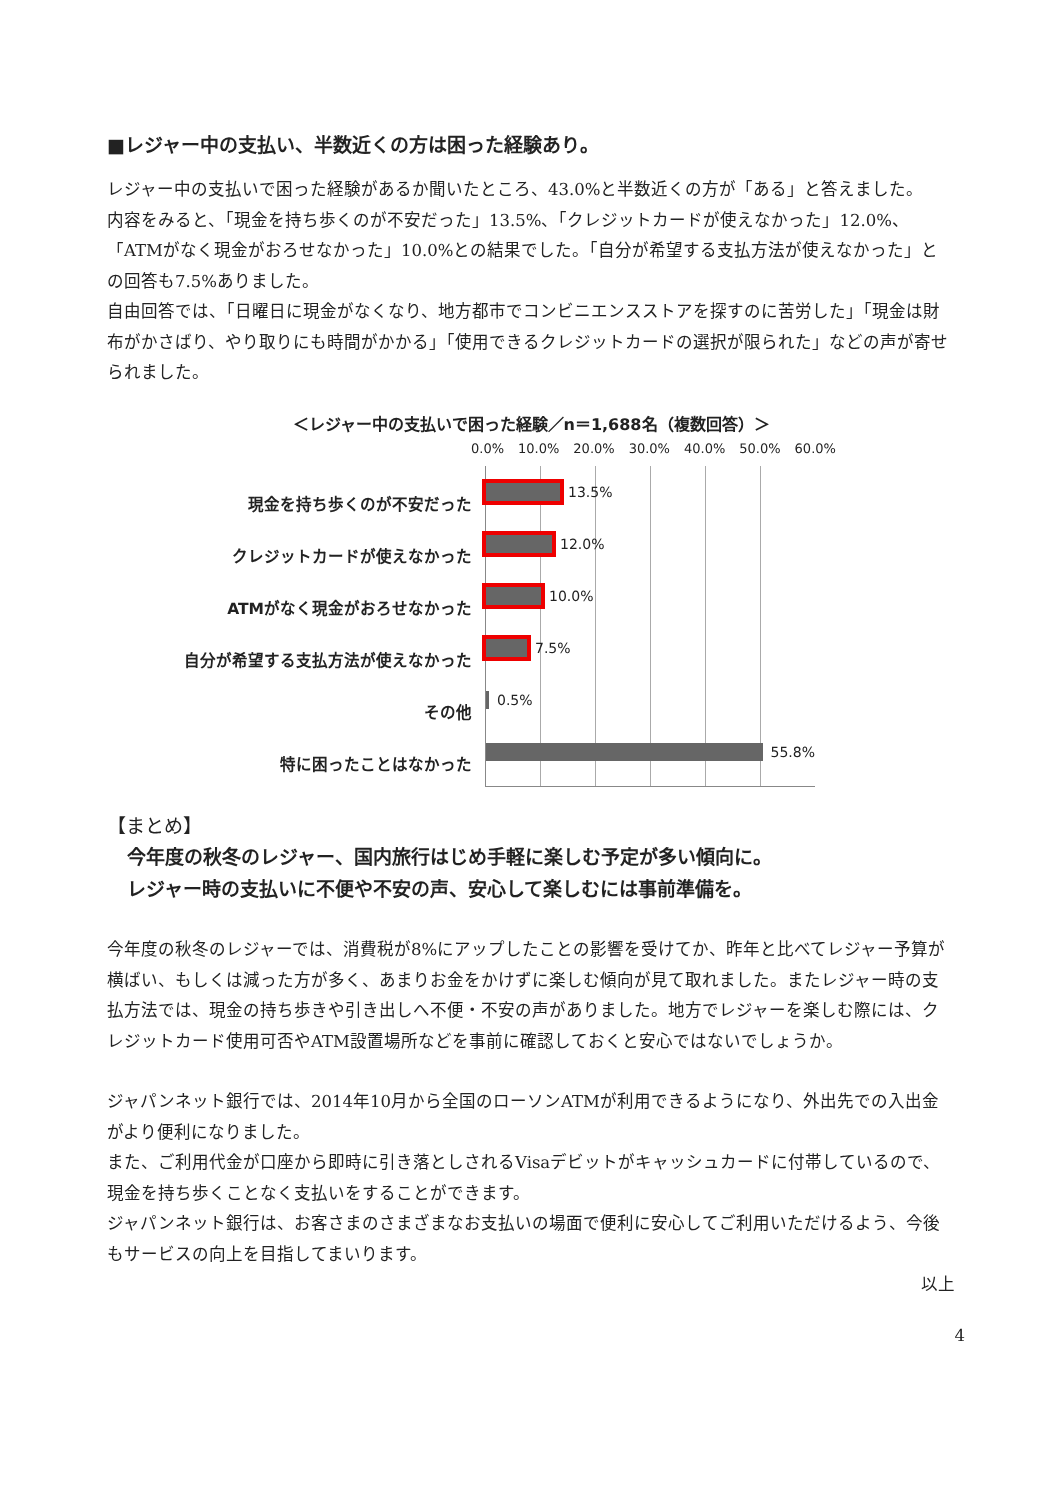■レジャー中の支払い、半数近くの方は困った経験あり。
レジャー中の支払いで困った経験があるか聞いたところ、43.0%と半数近くの方が「ある」と答えました。
内容をみると、「現金を持ち歩くのが不安だった」13.5%、「クレジットカードが使えなかった」12.0%、「ATMがなく現金がおろせなかった」10.0%との結果でした。「自分が希望する支払方法が使えなかった」との回答も7.5%ありました。
自由回答では、「日曜日に現金がなくなり、地方都市でコンビニエンスストアを探すのに苦労した」「現金は財布がかさばり、やり取りにも時間がかかる」「使用できるクレジットカードの選択が限られた」などの声が寄せられました。
＜レジャー中の支払いで困った経験／n＝1,688名（複数回答）＞
現金を持ち歩くのが不安だった
クレジットカードが使えなかった
ATMがなく現金がおろせなかった
自分が希望する支払方法が使えなかった
その他
特に困ったことはなかった
0.0% 10.0% 20.0% 30.0% 40.0% 50.0% 60.0%
13.5%
12.0%
10.0%
7.5%
0.5%
55.8%
【まとめ】
今年度の秋冬のレジャー、国内旅行はじめ手軽に楽しむ予定が多い傾向に。
レジャー時の支払いに不便や不安の声、安心して楽しむには事前準備を。
今年度の秋冬のレジャーでは、消費税が8%にアップしたことの影響を受けてか、昨年と比べてレジャー予算が横ばい、もしくは減った方が多く、あまりお金をかけずに楽しむ傾向が見て取れました。またレジャー時の支払方法では、現金の持ち歩きや引き出しへ不便・不安の声がありました。地方でレジャーを楽しむ際には、クレジットカード使用可否やATM設置場所などを事前に確認しておくと安心ではないでしょうか。
ジャパンネット銀行では、2014年10月から全国のローソンATMが利用できるようになり、外出先での入出金がより便利になりました。
また、ご利用代金が口座から即時に引き落としされるVisaデビットがキャッシュカードに付帯しているので、現金を持ち歩くことなく支払いをすることができます。
ジャパンネット銀行は、お客さまのさまざまなお支払いの場面で便利に安心してご利用いただけるよう、今後もサービスの向上を目指してまいります。
以上
4